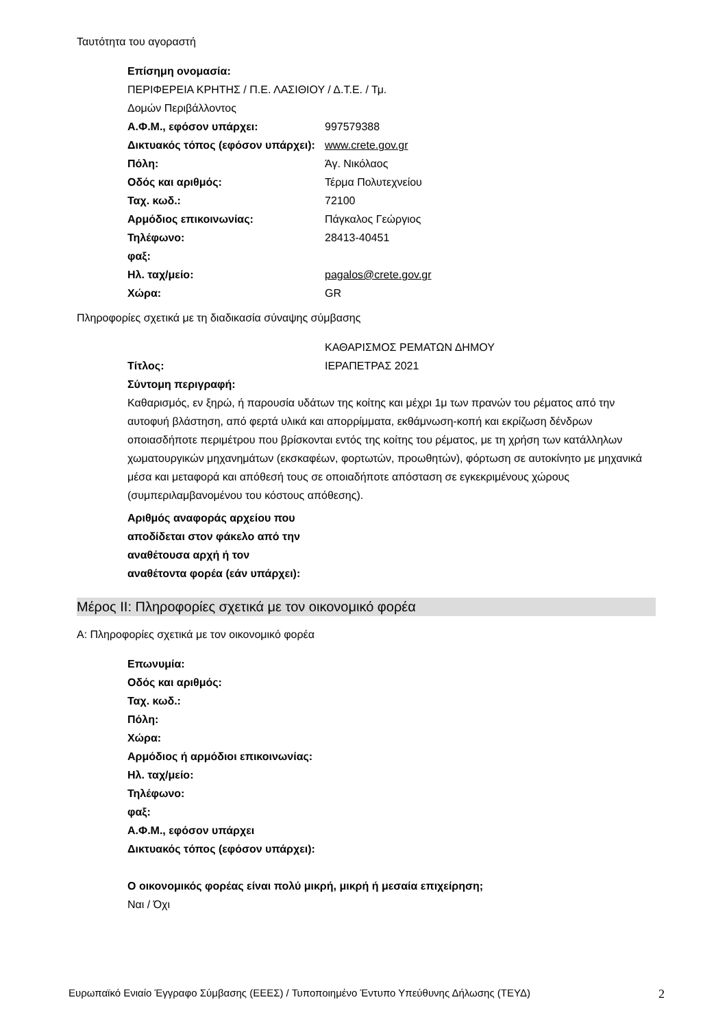Ταυτότητα του αγοραστή
Επίσημη ονομασία:
ΠΕΡΙΦΕΡΕΙΑ ΚΡΗΤΗΣ / Π.Ε. ΛΑΣΙΘΙΟΥ / Δ.Τ.Ε. / Τμ.
Δομών Περιβάλλοντος
Α.Φ.Μ., εφόσον υπάρχει: 997579388
Δικτυακός τόπος (εφόσον υπάρχει):
www.crete.gov.gr
Πόλη: Άγ. Νικόλαος
Οδός και αριθμός: Τέρμα Πολυτεχνείου
Ταχ. κωδ.: 72100
Αρμόδιος επικοινωνίας: Πάγκαλος Γεώργιος
Τηλέφωνο: 28413-40451
φαξ:
Ηλ. ταχ/μείο: pagalos@crete.gov.gr
Χώρα: GR
Πληροφορίες σχετικά με τη διαδικασία σύναψης σύμβασης
Τίτλος: ΚΑΘΑΡΙΣΜΟΣ ΡΕΜΑΤΩΝ ΔΗΜΟΥ
ΙΕΡΑΠΕΤΡΑΣ 2021
Σύντομη περιγραφή:
Καθαρισμός, εν ξηρώ, ή παρουσία υδάτων της κοίτης και μέχρι 1μ των πρανών του ρέματος από την αυτοφυή βλάστηση, από φερτά υλικά και απορρίμματα, εκθάμνωση-κοπή και εκρίζωση δένδρων οποιασδήποτε περιμέτρου που βρίσκονται εντός της κοίτης του ρέματος, με τη χρήση των κατάλληλων χωματουργικών μηχανημάτων (εκσκαφέων, φορτωτών, προωθητών), φόρτωση σε αυτοκίνητο με μηχανικά μέσα και μεταφορά και απόθεσή τους σε οποιαδήποτε απόσταση σε εγκεκριμένους χώρους (συμπεριλαμβανομένου του κόστους απόθεσης).
Αριθμός αναφοράς αρχείου που αποδίδεται στον φάκελο από την αναθέτουσα αρχή ή τον αναθέτοντα φορέα (εάν υπάρχει):
Μέρος ΙΙ: Πληροφορίες σχετικά με τον οικονομικό φορέα
Α: Πληροφορίες σχετικά με τον οικονομικό φορέα
Επωνυμία:
Οδός και αριθμός:
Ταχ. κωδ.:
Πόλη:
Χώρα:
Αρμόδιος ή αρμόδιοι επικοινωνίας:
Ηλ. ταχ/μείο:
Τηλέφωνο:
φαξ:
Α.Φ.Μ., εφόσον υπάρχει
Δικτυακός τόπος (εφόσον υπάρχει):
Ο οικονομικός φορέας είναι πολύ μικρή, μικρή ή μεσαία επιχείρηση;
Ναι / Όχι
Ευρωπαϊκό Ενιαίο Έγγραφο Σύμβασης (ΕΕΕΣ) / Τυποποιημένο Έντυπο Υπεύθυνης Δήλωσης (ΤΕΥΔ) 2